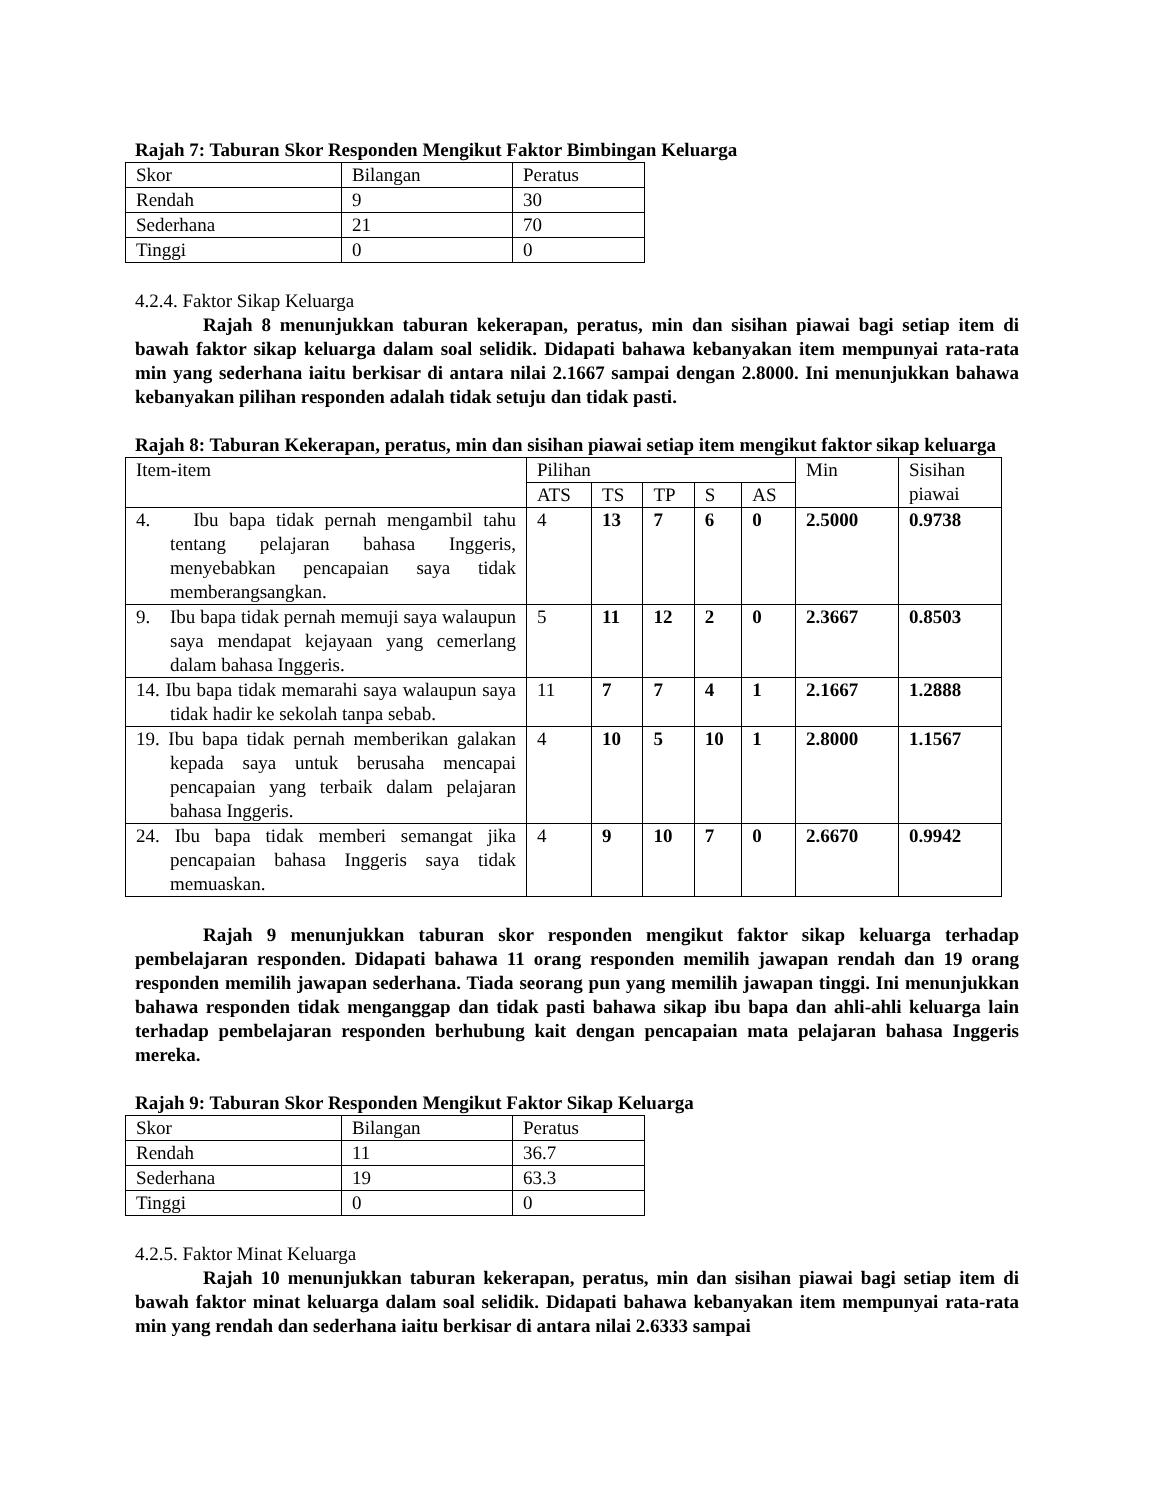Rajah 7: Taburan Skor Responden Mengikut Faktor Bimbingan Keluarga
| Skor | Bilangan | Peratus |
| Rendah | 9 | 30 |
| Sederhana | 21 | 70 |
| Tinggi | 0 | 0 |
4.2.4. Faktor Sikap Keluarga
Rajah 8 menunjukkan taburan kekerapan, peratus, min dan sisihan piawai bagi setiap item di bawah faktor sikap keluarga dalam soal selidik. Didapati bahawa kebanyakan item mempunyai rata-rata min yang sederhana iaitu berkisar di antara nilai 2.1667 sampai dengan 2.8000. Ini menunjukkan bahawa kebanyakan pilihan responden adalah tidak setuju dan tidak pasti.
Rajah 8: Taburan Kekerapan, peratus, min dan sisihan piawai setiap item mengikut faktor sikap keluarga
| Item-item | Pilihan | | | | | Min | Sisihan piawai |
| | ATS | TS | TP | S | AS | | |
| 4. Ibu bapa tidak pernah mengambil tahu tentang pelajaran bahasa Inggeris, menyebabkan pencapaian saya tidak memberangsangkan. | 4 | 13 | 7 | 6 | 0 | 2.5000 | 0.9738 |
| 9. Ibu bapa tidak pernah memuji saya walaupun saya mendapat kejayaan yang cemerlang dalam bahasa Inggeris. | 5 | 11 | 12 | 2 | 0 | 2.3667 | 0.8503 |
| 14. Ibu bapa tidak memarahi saya walaupun saya tidak hadir ke sekolah tanpa sebab. | 11 | 7 | 7 | 4 | 1 | 2.1667 | 1.2888 |
| 19. Ibu bapa tidak pernah memberikan galakan kepada saya untuk berusaha mencapai pencapaian yang terbaik dalam pelajaran bahasa Inggeris. | 4 | 10 | 5 | 10 | 1 | 2.8000 | 1.1567 |
| 24. Ibu bapa tidak memberi semangat jika pencapaian bahasa Inggeris saya tidak memuaskan. | 4 | 9 | 10 | 7 | 0 | 2.6670 | 0.9942 |
Rajah 9 menunjukkan taburan skor responden mengikut faktor sikap keluarga terhadap pembelajaran responden. Didapati bahawa 11 orang responden memilih jawapan rendah dan 19 orang responden memilih jawapan sederhana. Tiada seorang pun yang memilih jawapan tinggi. Ini menunjukkan bahawa responden tidak menganggap dan tidak pasti bahawa sikap ibu bapa dan ahli-ahli keluarga lain terhadap pembelajaran responden berhubung kait dengan pencapaian mata pelajaran bahasa Inggeris mereka.
Rajah 9: Taburan Skor Responden Mengikut Faktor Sikap Keluarga
| Skor | Bilangan | Peratus |
| Rendah | 11 | 36.7 |
| Sederhana | 19 | 63.3 |
| Tinggi | 0 | 0 |
4.2.5. Faktor Minat Keluarga
Rajah 10 menunjukkan taburan kekerapan, peratus, min dan sisihan piawai bagi setiap item di bawah faktor minat keluarga dalam soal selidik. Didapati bahawa kebanyakan item mempunyai rata-rata min yang rendah dan sederhana iaitu berkisar di antara nilai 2.6333 sampai